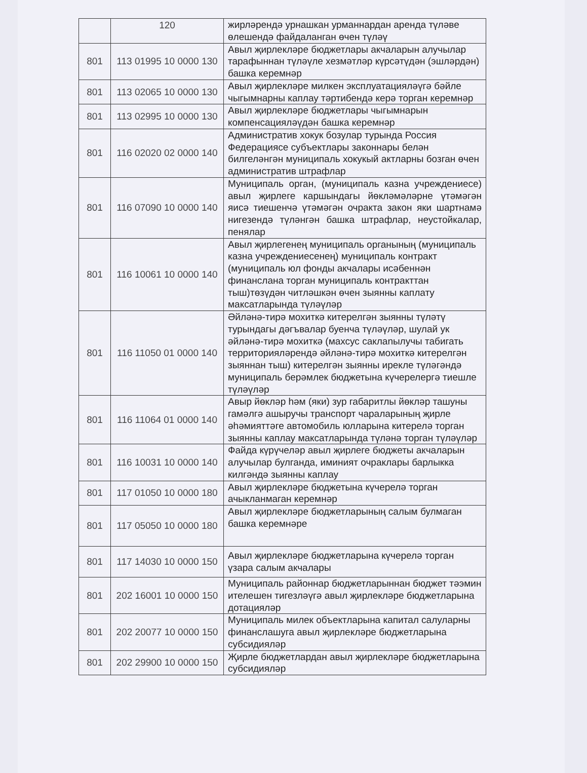| | 120 | жирләрендә урнашкан урманнардан аренда түләве өлешендә файдаланган өчен түләү |
| 801 | 113 01995 10 0000 130 | Авыл җирлекләре бюджетлары акчаларын алучылар тарафыннан түләүле хезмәтләр күрсәтүдән (эшләрдән) башка керемнәр |
| 801 | 113 02065 10 0000 130 | Авыл җирлекләре милкен эксплуатацияләүгә бәйле чыгымнарны каплау тәртибендә керә торган керемнәр |
| 801 | 113 02995 10 0000 130 | Авыл җирлекләре бюджетлары чыгымнарын компенсацияләүдән башка керемнәр |
| 801 | 116 02020 02 0000 140 | Административ хокук бозулар турында Россия Федерациясе субъектлары законнары белән билгеләнгән муниципаль хокукый актларны бозган өчен административ штрафлар |
| 801 | 116 07090 10 0000 140 | Муниципаль орган, (муниципаль казна учреждениесе) авыл җирлеге каршындагы йөкләмәләрне үтәмәгән яисә тиешенчә үтәмәгән очракта закон яки шартнамә нигезендә түләнгән башка штрафлар, неустойкалар, пенялар |
| 801 | 116 10061 10 0000 140 | Авыл җирлегенең муниципаль органының (муниципаль казна учреждениесенең) муниципаль контракт (муниципаль юл фонды акчалары исәбеннән финанслана торган муниципаль контракттан тыш)төзүдән читләшкән өчен зыянны каплату максатларында түләүләр |
| 801 | 116 11050 01 0000 140 | Әйләнә-тирә мохиткә китерелгән зыянны түләтү турындагы дәгъвалар буенча түләүләр, шулай ук әйләнә-тирә мохиткә (махсус саклanылучы табигать территорияләрендә әйләнә-тирә мохиткә китерелгән зыяннан тыш) китерелгән зыянны ирекле түләгәндә муниципаль берәмлек бюджетына күчерелергә тиешле түләүләр |
| 801 | 116 11064 01 0000 140 | Авыр йөкләр һәм (яки) зур габаритлы йөкләр ташуны гамәлгә ашыручы транспорт чараларының җирле әһәмияттәге автомобиль юлларына китерелә торган зыянны каплау максатларында түләнә торган түләүләр |
| 801 | 116 10031 10 0000 140 | Файда күрүчеләр авыл җирлеге бюджеты акчаларын алучылар булганда, иминият очраклары барлыкка килгәндә зыянны каплау |
| 801 | 117 01050 10 0000 180 | Авыл җирлекләре бюджетына күчерелә торган ачыкланмаган керемнәр |
| 801 | 117 05050 10 0000 180 | Авыл җирлекләре бюджетларының салым булмаган башка керемнәре |
| 801 | 117 14030 10 0000 150 | Авыл җирлекләре бюджетларына күчерелә торган үзара салым акчалары |
| 801 | 202 16001 10 0000 150 | Муниципаль районнар бюджетларыннан бюджет тәэмин ителешен тигезләүгә авыл җирлекләре бюджетларына дотацияләр |
| 801 | 202 20077 10 0000 150 | Муниципаль милек объектларына капитал салуларны финанслашуга авыл җирлекләре бюджетларына субсидияләр |
| 801 | 202 29900 10 0000 150 | Җирле бюджетлардан авыл җирлекләре бюджетларына субсидияләр |